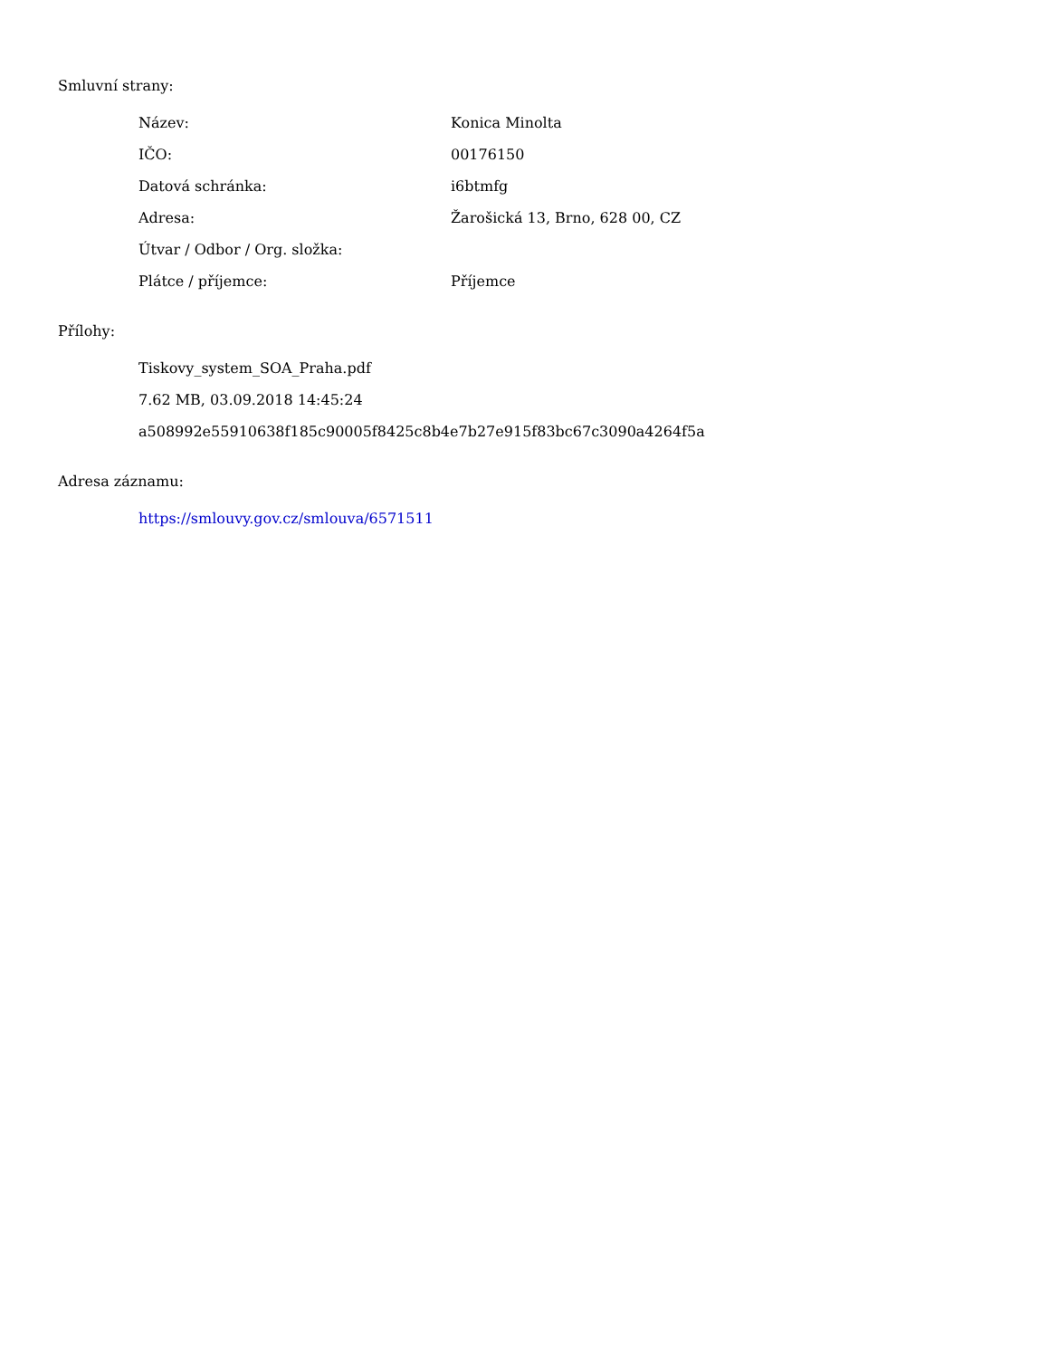Smluvní strany:
| Název: | Konica Minolta |
| IČO: | 00176150 |
| Datová schránka: | i6btmfg |
| Adresa: | Žarošická 13, Brno, 628 00, CZ |
| Útvar / Odbor / Org. složka: | |
| Plátce / příjemce: | Příjemce |
Přílohy:
Tiskovy_system_SOA_Praha.pdf
7.62 MB, 03.09.2018 14:45:24
a508992e55910638f185c90005f8425c8b4e7b27e915f83bc67c3090a4264f5a
Adresa záznamu:
https://smlouvy.gov.cz/smlouva/6571511